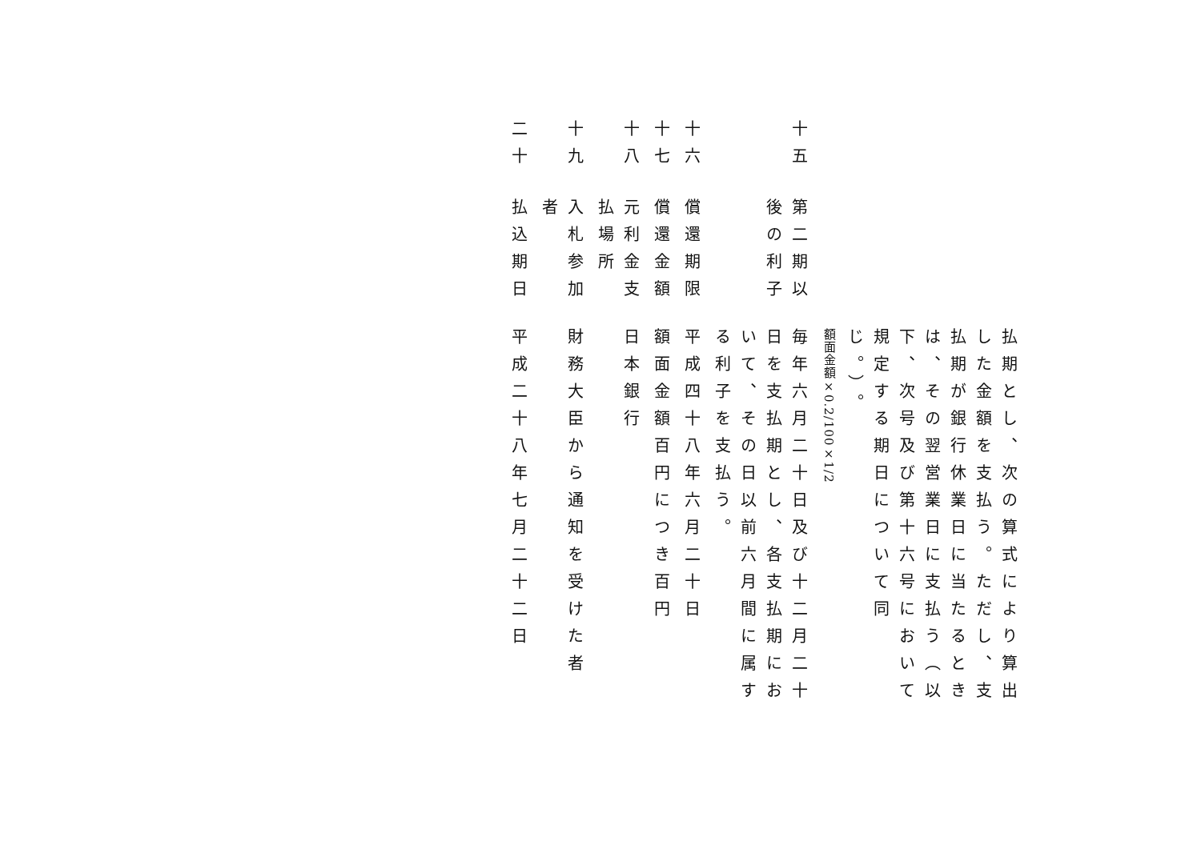払期とし、次の算式により算出した金額を支払う。ただし、支払期が銀行休業日に当たるときは、その翌営業日に支払う（以下、次号及び第十六号において規定する期日について同じ。）。
額面金額×0.2/100×1/2
十五
第二期以後の利子
毎年六月二十日及び十二月二十日を支払期とし、各支払期において、その日以前六月間に属する利子を支払う。
十六
償還期限
平成四十八年六月二十日
十七
償還金額
額面金額百円につき百円
十八
元利金支払場所
日本銀行
十九
入札参加者
財務大臣から通知を受けた者
二十
払込期日
平成二十八年七月二十二日